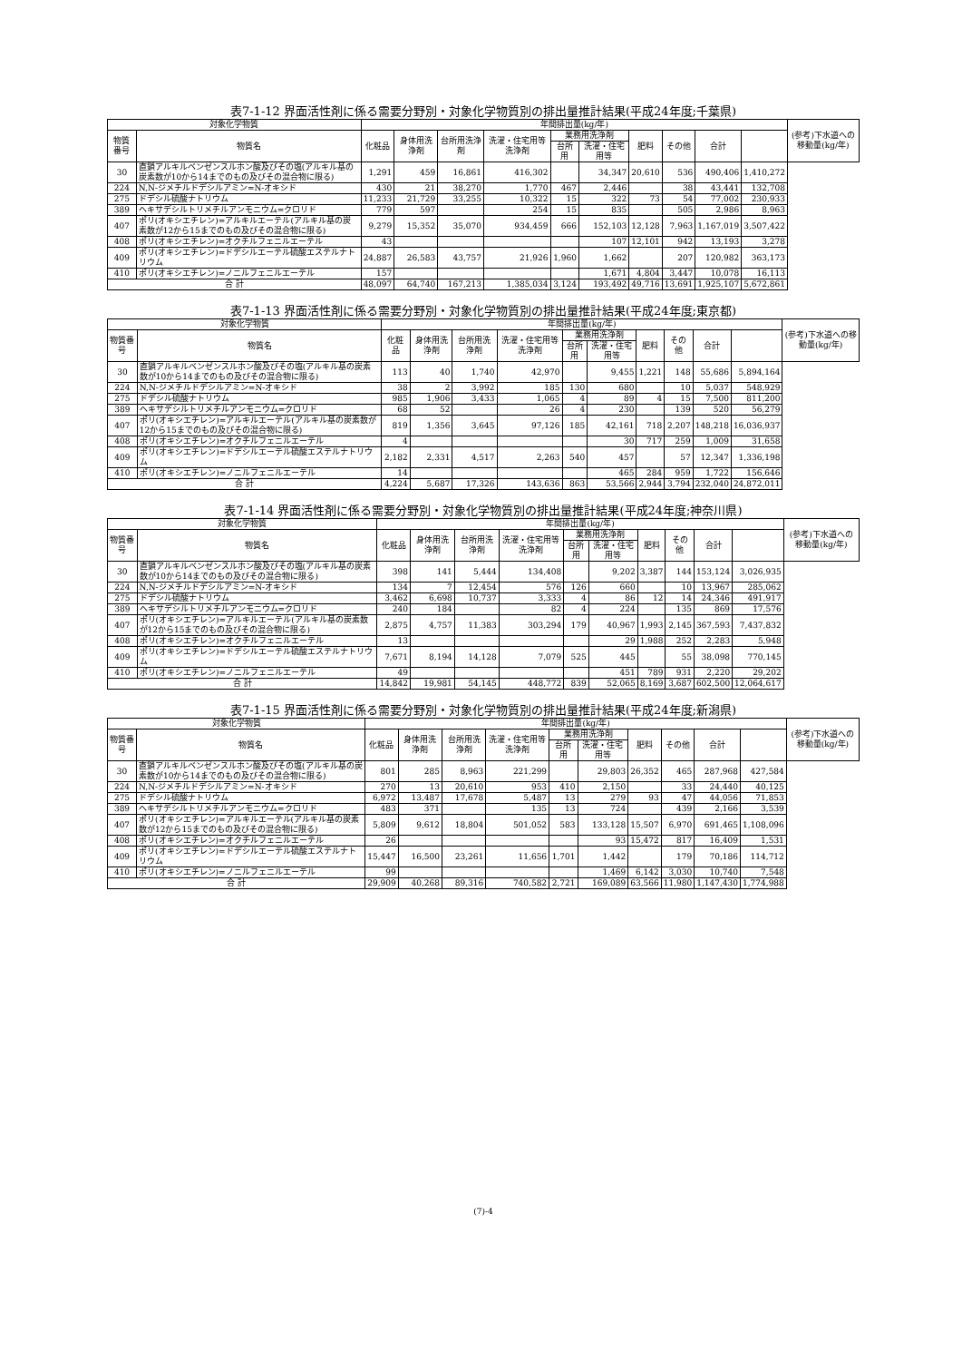表7-1-12 界面活性剤に係る需要分野別・対象化学物質別の排出量推計結果(平成24年度;千葉県)
| 対象化学物質 | | 年間排出量(kg/年) | | | | | | | | | | (参考)下水道への移動量(kg/年) |
| --- | --- | --- | --- | --- | --- | --- | --- | --- | --- | --- | --- | --- |
| 物質番号 | 物質名 | 化粧品 | 身体用洗浄剤 | 台所用洗浄剤 | 洗濯・住宅用等洗浄剤 | 業務用洗浄剤 | | 肥料 | その他 | 合計 | | |
| | | | | | | 台所用 | 洗濯・住宅用等 | | | | | |
| 30 | 直鎖アルキルベンゼンスルホン酸及びその塩(アルキル基の炭素数が10から14までのもの及びその混合物に限る) | 1,291 | 459 | 16,861 | 416,302 | | 34,347 | 20,610 | 536 | 490,406 | 1,410,272 | |
| 224 | N,N-ジメチルドデシルアミン=N-オキシド | 430 | 21 | 38,270 | 1,770 | 467 | 2,446 | | 38 | 43,441 | 132,708 | |
| 275 | ドデシル硫酸ナトリウム | 11,233 | 21,729 | 33,255 | 10,322 | 15 | 322 | 73 | 54 | 77,002 | 230,933 | |
| 389 | ヘキサデシルトリメチルアンモニウム=クロリド | 779 | 597 | | 254 | 15 | 835 | | 505 | 2,986 | 8,963 | |
| 407 | ポリ(オキシエチレン)=アルキルエーテル(アルキル基の炭素数が12から15までのもの及びその混合物に限る) | 9,279 | 15,352 | 35,070 | 934,459 | 666 | 152,103 | 12,128 | 7,963 | 1,167,019 | 3,507,422 | |
| 408 | ポリ(オキシエチレン)=オクチルフェニルエーテル | 43 | | | | | 107 | 12,101 | 942 | 13,193 | 3,278 | |
| 409 | ポリ(オキシエチレン)=ドデシルエーテル硫酸エステルナトリウム | 24,887 | 26,583 | 43,757 | 21,926 | 1,960 | 1,662 | | 207 | 120,982 | 363,173 | |
| 410 | ポリ(オキシエチレン)=ノニルフェニルエーテル | 157 | | | | | 1,671 | 4,804 | 3,447 | 10,078 | 16,113 | |
| 合 計 | | 48,097 | 64,740 | 167,213 | 1,385,034 | 3,124 | 193,492 | 49,716 | 13,691 | 1,925,107 | 5,672,861 | |
表7-1-13 界面活性剤に係る需要分野別・対象化学物質別の排出量推計結果(平成24年度;東京都)
| 対象化学物質 | | 年間排出量(kg/年) | | | | | | | | | | (参考)下水道への移動量(kg/年) |
| --- | --- | --- | --- | --- | --- | --- | --- | --- | --- | --- | --- | --- |
| 物質番号 | 物質名 | 化粧品 | 身体用洗浄剤 | 台所用洗浄剤 | 洗濯・住宅用等洗浄剤 | 業務用洗浄剤 | | 肥料 | その他 | 合計 | | |
| | | | | | | 台所用 | 洗濯・住宅用等 | | | | | |
| 30 | 直鎖アルキルベンゼンスルホン酸及びその塩(アルキル基の炭素数が10から14までのもの及びその混合物に限る) | 113 | 40 | 1,740 | 42,970 | | 9,455 | 1,221 | 148 | 55,686 | 5,894,164 | |
| 224 | N,N-ジメチルドデシルアミン=N-オキシド | 38 | 2 | 3,992 | 185 | 130 | 680 | | 10 | 5,037 | 548,929 | |
| 275 | ドデシル硫酸ナトリウム | 985 | 1,906 | 3,433 | 1,065 | 4 | 89 | 4 | 15 | 7,500 | 811,200 | |
| 389 | ヘキサデシルトリメチルアンモニウム=クロリド | 68 | 52 | | 26 | 4 | 230 | | 139 | 520 | 56,279 | |
| 407 | ポリ(オキシエチレン)=アルキルエーテル(アルキル基の炭素数が12から15までのもの及びその混合物に限る) | 819 | 1,356 | 3,645 | 97,126 | 185 | 42,161 | 718 | 2,207 | 148,218 | 16,036,937 | |
| 408 | ポリ(オキシエチレン)=オクチルフェニルエーテル | 4 | | | | | 30 | 717 | 259 | 1,009 | 31,658 | |
| 409 | ポリ(オキシエチレン)=ドデシルエーテル硫酸エステルナトリウム | 2,182 | 2,331 | 4,517 | 2,263 | 540 | 457 | | 57 | 12,347 | 1,336,198 | |
| 410 | ポリ(オキシエチレン)=ノニルフェニルエーテル | 14 | | | | | 465 | 284 | 959 | 1,722 | 156,646 | |
| 合 計 | | 4,224 | 5,687 | 17,326 | 143,636 | 863 | 53,566 | 2,944 | 3,794 | 232,040 | 24,872,011 | |
表7-1-14 界面活性剤に係る需要分野別・対象化学物質別の排出量推計結果(平成24年度;神奈川県)
| 対象化学物質 | | 年間排出量(kg/年) | | | | | | | | | | (参考)下水道への移動量(kg/年) |
| --- | --- | --- | --- | --- | --- | --- | --- | --- | --- | --- | --- | --- |
| 物質番号 | 物質名 | 化粧品 | 身体用洗浄剤 | 台所用洗浄剤 | 洗濯・住宅用等洗浄剤 | 業務用洗浄剤 | | 肥料 | その他 | 合計 | | |
| | | | | | | 台所用 | 洗濯・住宅用等 | | | | | |
| 30 | 直鎖アルキルベンゼンスルホン酸及びその塩(アルキル基の炭素数が10から14までのもの及びその混合物に限る) | 398 | 141 | 5,444 | 134,408 | | 9,202 | 3,387 | 144 | 153,124 | 3,026,935 | |
| 224 | N,N-ジメチルドデシルアミン=N-オキシド | 134 | 7 | 12,454 | 576 | 126 | 660 | | 10 | 13,967 | 285,062 | |
| 275 | ドデシル硫酸ナトリウム | 3,462 | 6,698 | 10,737 | 3,333 | 4 | 86 | 12 | 14 | 24,346 | 491,917 | |
| 389 | ヘキサデシルトリメチルアンモニウム=クロリド | 240 | 184 | | 82 | 4 | 224 | | 135 | 869 | 17,576 | |
| 407 | ポリ(オキシエチレン)=アルキルエーテル(アルキル基の炭素数が12から15までのもの及びその混合物に限る) | 2,875 | 4,757 | 11,383 | 303,294 | 179 | 40,967 | 1,993 | 2,145 | 367,593 | 7,437,832 | |
| 408 | ポリ(オキシエチレン)=オクチルフェニルエーテル | 13 | | | | | 29 | 1,988 | 252 | 2,283 | 5,948 | |
| 409 | ポリ(オキシエチレン)=ドデシルエーテル硫酸エステルナトリウム | 7,671 | 8,194 | 14,128 | 7,079 | 525 | 445 | | 55 | 38,098 | 770,145 | |
| 410 | ポリ(オキシエチレン)=ノニルフェニルエーテル | 49 | | | | | 451 | 789 | 931 | 2,220 | 29,202 | |
| 合 計 | | 14,842 | 19,981 | 54,145 | 448,772 | 839 | 52,065 | 8,169 | 3,687 | 602,500 | 12,064,617 | |
表7-1-15 界面活性剤に係る需要分野別・対象化学物質別の排出量推計結果(平成24年度;新潟県)
| 対象化学物質 | | 年間排出量(kg/年) | | | | | | | | | | (参考)下水道への移動量(kg/年) |
| --- | --- | --- | --- | --- | --- | --- | --- | --- | --- | --- | --- | --- |
| 物質番号 | 物質名 | 化粧品 | 身体用洗浄剤 | 台所用洗浄剤 | 洗濯・住宅用等洗浄剤 | 業務用洗浄剤 | | 肥料 | その他 | 合計 | | |
| | | | | | | 台所用 | 洗濯・住宅用等 | | | | | |
| 30 | 直鎖アルキルベンゼンスルホン酸及びその塩(アルキル基の炭素数が10から14までのもの及びその混合物に限る) | 801 | 285 | 8,963 | 221,299 | | 29,803 | 26,352 | 465 | 287,968 | 427,584 | |
| 224 | N,N-ジメチルドデシルアミン=N-オキシド | 270 | 13 | 20,610 | 953 | 410 | 2,150 | | 33 | 24,440 | 40,125 | |
| 275 | ドデシル硫酸ナトリウム | 6,972 | 13,487 | 17,678 | 5,487 | 13 | 279 | 93 | 47 | 44,056 | 71,853 | |
| 389 | ヘキサデシルトリメチルアンモニウム=クロリド | 483 | 371 | | 135 | 13 | 724 | | 439 | 2,166 | 3,539 | |
| 407 | ポリ(オキシエチレン)=アルキルエーテル(アルキル基の炭素数が12から15までのもの及びその混合物に限る) | 5,809 | 9,612 | 18,804 | 501,052 | 583 | 133,128 | 15,507 | 6,970 | 691,465 | 1,108,096 | |
| 408 | ポリ(オキシエチレン)=オクチルフェニルエーテル | 26 | | | | | 93 | 15,472 | 817 | 16,409 | 1,531 | |
| 409 | ポリ(オキシエチレン)=ドデシルエーテル硫酸エステルナトリウム | 15,447 | 16,500 | 23,261 | 11,656 | 1,701 | 1,442 | | 179 | 70,186 | 114,712 | |
| 410 | ポリ(オキシエチレン)=ノニルフェニルエーテル | 99 | | | | | 1,469 | 6,142 | 3,030 | 10,740 | 7,548 | |
| 合 計 | | 29,909 | 40,268 | 89,316 | 740,582 | 2,721 | 169,089 | 63,566 | 11,980 | 1,147,430 | 1,774,988 | |
(7)-4